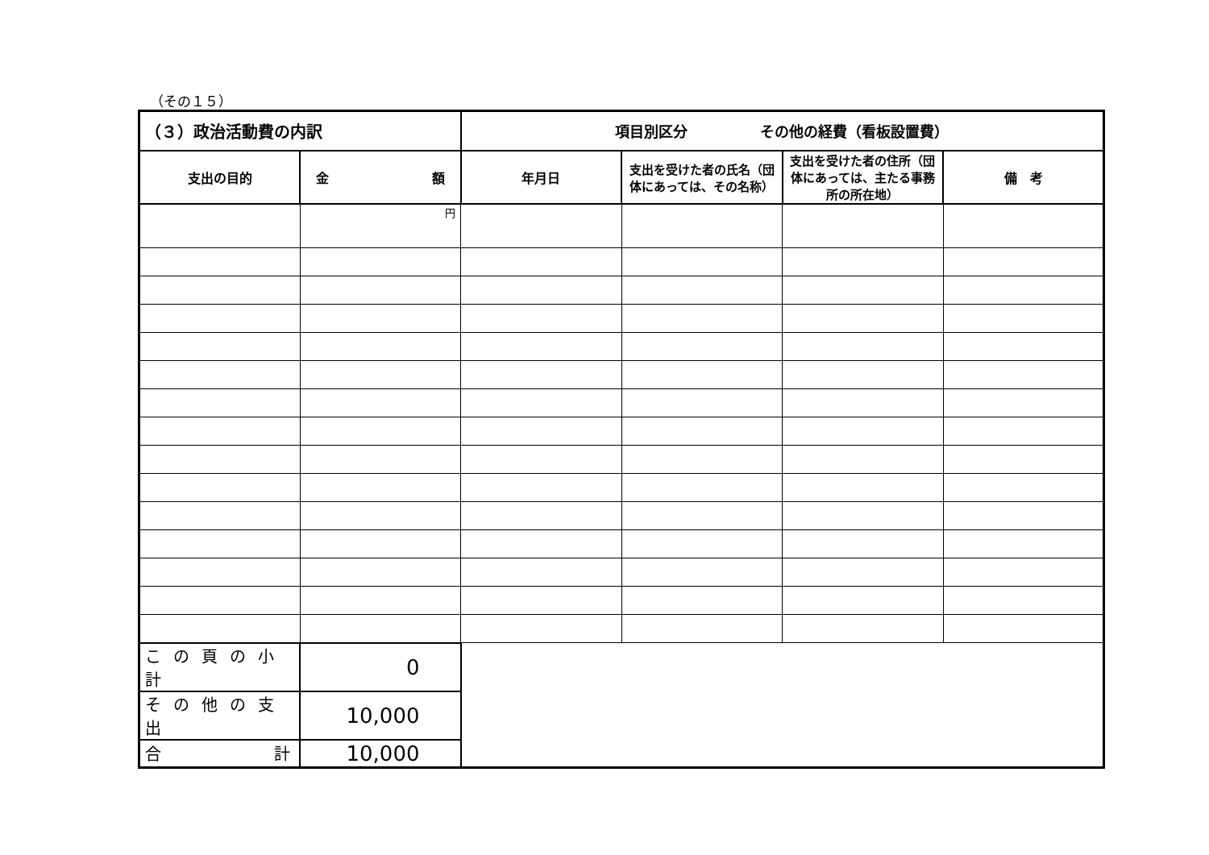（その１５）
| （３）政治活動費の内訳 | | 項目別区分 その他の経費（看板設置費） | | | |
| --- | --- | --- | --- | --- | --- |
| 支出の目的 | 金 額 | 年月日 | 支出を受けた者の氏名（団体にあっては、その名称） | 支出を受けた者の住所（団体にあっては、主たる事務所の所在地） | 備 考 |
| | 円 | | | | |
| この頁の小計 | 0 | | | | |
| その他の支出 | 10,000 | | | | |
| 合 計 | 10,000 | | | | |